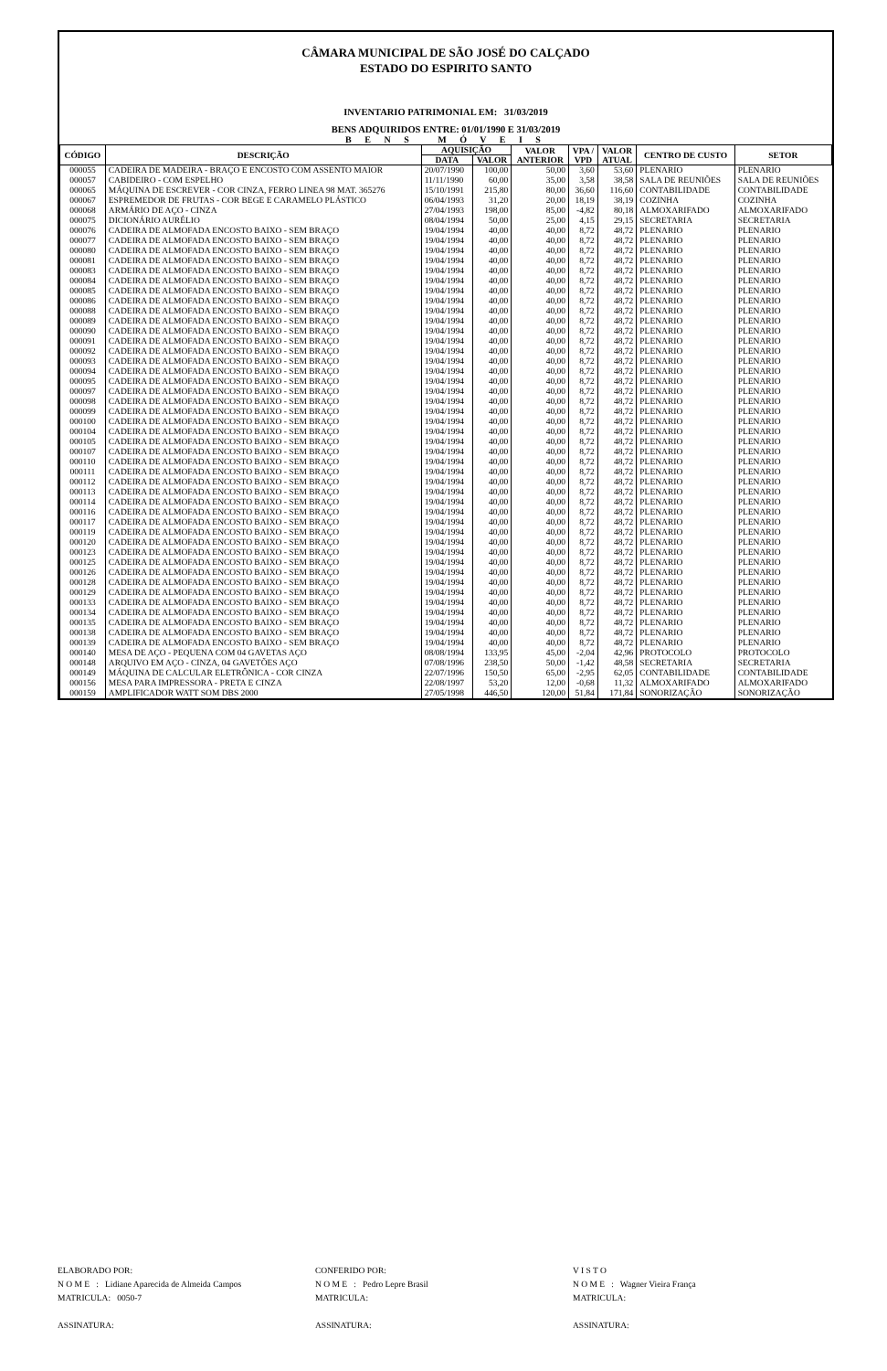CÂMARA MUNICIPAL DE SÃO JOSÉ DO CALÇADO
ESTADO DO ESPIRITO SANTO
INVENTARIO PATRIMONIAL EM: 31/03/2019
BENS ADQUIRIDOS ENTRE: 01/01/1990 E 31/03/2019
B E N S M Ó V E I S
| CÓDIGO | DESCRIÇÃO | AQUISIÇÃO | | VALOR ANTERIOR | VPA / VPD | VALOR ATUAL | CENTRO DE CUSTO | SETOR |
| --- | --- | --- | --- | --- | --- | --- | --- | --- |
| | | DATA | VALOR | | | | | |
| 000055 | CADEIRA DE MADEIRA - BRAÇO E ENCOSTO COM ASSENTO MAIOR | 20/07/1990 | 100,00 | 50,00 | 3,60 | 53,60 | PLENARIO | PLENARIO |
| 000057 | CABIDEIRO - COM ESPELHO | 11/11/1990 | 60,00 | 35,00 | 3,58 | 38,58 | SALA DE REUNIÕES | SALA DE REUNIÕES |
| 000065 | MÁQUINA DE ESCREVER - COR CINZA, FERRO LINEA 98 MAT. 365276 | 15/10/1991 | 215,80 | 80,00 | 36,60 | 116,60 | CONTABILIDADE | CONTABILIDADE |
| 000067 | ESPREMEDOR DE FRUTAS - COR BEGE E CARAMELO PLÁSTICO | 06/04/1993 | 31,20 | 20,00 | 18,19 | 38,19 | COZINHA | COZINHA |
| 000068 | ARMÁRIO DE AÇO - CINZA | 27/04/1993 | 198,00 | 85,00 | -4,82 | 80,18 | ALMOXARIFADO | ALMOXARIFADO |
| 000075 | DICIONÁRIO AURÉLIO | 08/04/1994 | 50,00 | 25,00 | 4,15 | 29,15 | SECRETARIA | SECRETARIA |
| 000076 | CADEIRA DE ALMOFADA ENCOSTO BAIXO - SEM BRAÇO | 19/04/1994 | 40,00 | 40,00 | 8,72 | 48,72 | PLENARIO | PLENARIO |
| 000077 | CADEIRA DE ALMOFADA ENCOSTO BAIXO - SEM BRAÇO | 19/04/1994 | 40,00 | 40,00 | 8,72 | 48,72 | PLENARIO | PLENARIO |
| 000080 | CADEIRA DE ALMOFADA ENCOSTO BAIXO - SEM BRAÇO | 19/04/1994 | 40,00 | 40,00 | 8,72 | 48,72 | PLENARIO | PLENARIO |
| 000081 | CADEIRA DE ALMOFADA ENCOSTO BAIXO - SEM BRAÇO | 19/04/1994 | 40,00 | 40,00 | 8,72 | 48,72 | PLENARIO | PLENARIO |
| 000083 | CADEIRA DE ALMOFADA ENCOSTO BAIXO - SEM BRAÇO | 19/04/1994 | 40,00 | 40,00 | 8,72 | 48,72 | PLENARIO | PLENARIO |
| 000084 | CADEIRA DE ALMOFADA ENCOSTO BAIXO - SEM BRAÇO | 19/04/1994 | 40,00 | 40,00 | 8,72 | 48,72 | PLENARIO | PLENARIO |
| 000085 | CADEIRA DE ALMOFADA ENCOSTO BAIXO - SEM BRAÇO | 19/04/1994 | 40,00 | 40,00 | 8,72 | 48,72 | PLENARIO | PLENARIO |
| 000086 | CADEIRA DE ALMOFADA ENCOSTO BAIXO - SEM BRAÇO | 19/04/1994 | 40,00 | 40,00 | 8,72 | 48,72 | PLENARIO | PLENARIO |
| 000088 | CADEIRA DE ALMOFADA ENCOSTO BAIXO - SEM BRAÇO | 19/04/1994 | 40,00 | 40,00 | 8,72 | 48,72 | PLENARIO | PLENARIO |
| 000089 | CADEIRA DE ALMOFADA ENCOSTO BAIXO - SEM BRAÇO | 19/04/1994 | 40,00 | 40,00 | 8,72 | 48,72 | PLENARIO | PLENARIO |
| 000090 | CADEIRA DE ALMOFADA ENCOSTO BAIXO - SEM BRAÇO | 19/04/1994 | 40,00 | 40,00 | 8,72 | 48,72 | PLENARIO | PLENARIO |
| 000091 | CADEIRA DE ALMOFADA ENCOSTO BAIXO - SEM BRAÇO | 19/04/1994 | 40,00 | 40,00 | 8,72 | 48,72 | PLENARIO | PLENARIO |
| 000092 | CADEIRA DE ALMOFADA ENCOSTO BAIXO - SEM BRAÇO | 19/04/1994 | 40,00 | 40,00 | 8,72 | 48,72 | PLENARIO | PLENARIO |
| 000093 | CADEIRA DE ALMOFADA ENCOSTO BAIXO - SEM BRAÇO | 19/04/1994 | 40,00 | 40,00 | 8,72 | 48,72 | PLENARIO | PLENARIO |
| 000094 | CADEIRA DE ALMOFADA ENCOSTO BAIXO - SEM BRAÇO | 19/04/1994 | 40,00 | 40,00 | 8,72 | 48,72 | PLENARIO | PLENARIO |
| 000095 | CADEIRA DE ALMOFADA ENCOSTO BAIXO - SEM BRAÇO | 19/04/1994 | 40,00 | 40,00 | 8,72 | 48,72 | PLENARIO | PLENARIO |
| 000097 | CADEIRA DE ALMOFADA ENCOSTO BAIXO - SEM BRAÇO | 19/04/1994 | 40,00 | 40,00 | 8,72 | 48,72 | PLENARIO | PLENARIO |
| 000098 | CADEIRA DE ALMOFADA ENCOSTO BAIXO - SEM BRAÇO | 19/04/1994 | 40,00 | 40,00 | 8,72 | 48,72 | PLENARIO | PLENARIO |
| 000099 | CADEIRA DE ALMOFADA ENCOSTO BAIXO - SEM BRAÇO | 19/04/1994 | 40,00 | 40,00 | 8,72 | 48,72 | PLENARIO | PLENARIO |
| 000100 | CADEIRA DE ALMOFADA ENCOSTO BAIXO - SEM BRAÇO | 19/04/1994 | 40,00 | 40,00 | 8,72 | 48,72 | PLENARIO | PLENARIO |
| 000104 | CADEIRA DE ALMOFADA ENCOSTO BAIXO - SEM BRAÇO | 19/04/1994 | 40,00 | 40,00 | 8,72 | 48,72 | PLENARIO | PLENARIO |
| 000105 | CADEIRA DE ALMOFADA ENCOSTO BAIXO - SEM BRAÇO | 19/04/1994 | 40,00 | 40,00 | 8,72 | 48,72 | PLENARIO | PLENARIO |
| 000107 | CADEIRA DE ALMOFADA ENCOSTO BAIXO - SEM BRAÇO | 19/04/1994 | 40,00 | 40,00 | 8,72 | 48,72 | PLENARIO | PLENARIO |
| 000110 | CADEIRA DE ALMOFADA ENCOSTO BAIXO - SEM BRAÇO | 19/04/1994 | 40,00 | 40,00 | 8,72 | 48,72 | PLENARIO | PLENARIO |
| 000111 | CADEIRA DE ALMOFADA ENCOSTO BAIXO - SEM BRAÇO | 19/04/1994 | 40,00 | 40,00 | 8,72 | 48,72 | PLENARIO | PLENARIO |
| 000112 | CADEIRA DE ALMOFADA ENCOSTO BAIXO - SEM BRAÇO | 19/04/1994 | 40,00 | 40,00 | 8,72 | 48,72 | PLENARIO | PLENARIO |
| 000113 | CADEIRA DE ALMOFADA ENCOSTO BAIXO - SEM BRAÇO | 19/04/1994 | 40,00 | 40,00 | 8,72 | 48,72 | PLENARIO | PLENARIO |
| 000114 | CADEIRA DE ALMOFADA ENCOSTO BAIXO - SEM BRAÇO | 19/04/1994 | 40,00 | 40,00 | 8,72 | 48,72 | PLENARIO | PLENARIO |
| 000116 | CADEIRA DE ALMOFADA ENCOSTO BAIXO - SEM BRAÇO | 19/04/1994 | 40,00 | 40,00 | 8,72 | 48,72 | PLENARIO | PLENARIO |
| 000117 | CADEIRA DE ALMOFADA ENCOSTO BAIXO - SEM BRAÇO | 19/04/1994 | 40,00 | 40,00 | 8,72 | 48,72 | PLENARIO | PLENARIO |
| 000119 | CADEIRA DE ALMOFADA ENCOSTO BAIXO - SEM BRAÇO | 19/04/1994 | 40,00 | 40,00 | 8,72 | 48,72 | PLENARIO | PLENARIO |
| 000120 | CADEIRA DE ALMOFADA ENCOSTO BAIXO - SEM BRAÇO | 19/04/1994 | 40,00 | 40,00 | 8,72 | 48,72 | PLENARIO | PLENARIO |
| 000123 | CADEIRA DE ALMOFADA ENCOSTO BAIXO - SEM BRAÇO | 19/04/1994 | 40,00 | 40,00 | 8,72 | 48,72 | PLENARIO | PLENARIO |
| 000125 | CADEIRA DE ALMOFADA ENCOSTO BAIXO - SEM BRAÇO | 19/04/1994 | 40,00 | 40,00 | 8,72 | 48,72 | PLENARIO | PLENARIO |
| 000126 | CADEIRA DE ALMOFADA ENCOSTO BAIXO - SEM BRAÇO | 19/04/1994 | 40,00 | 40,00 | 8,72 | 48,72 | PLENARIO | PLENARIO |
| 000128 | CADEIRA DE ALMOFADA ENCOSTO BAIXO - SEM BRAÇO | 19/04/1994 | 40,00 | 40,00 | 8,72 | 48,72 | PLENARIO | PLENARIO |
| 000129 | CADEIRA DE ALMOFADA ENCOSTO BAIXO - SEM BRAÇO | 19/04/1994 | 40,00 | 40,00 | 8,72 | 48,72 | PLENARIO | PLENARIO |
| 000133 | CADEIRA DE ALMOFADA ENCOSTO BAIXO - SEM BRAÇO | 19/04/1994 | 40,00 | 40,00 | 8,72 | 48,72 | PLENARIO | PLENARIO |
| 000134 | CADEIRA DE ALMOFADA ENCOSTO BAIXO - SEM BRAÇO | 19/04/1994 | 40,00 | 40,00 | 8,72 | 48,72 | PLENARIO | PLENARIO |
| 000135 | CADEIRA DE ALMOFADA ENCOSTO BAIXO - SEM BRAÇO | 19/04/1994 | 40,00 | 40,00 | 8,72 | 48,72 | PLENARIO | PLENARIO |
| 000138 | CADEIRA DE ALMOFADA ENCOSTO BAIXO - SEM BRAÇO | 19/04/1994 | 40,00 | 40,00 | 8,72 | 48,72 | PLENARIO | PLENARIO |
| 000139 | CADEIRA DE ALMOFADA ENCOSTO BAIXO - SEM BRAÇO | 19/04/1994 | 40,00 | 40,00 | 8,72 | 48,72 | PLENARIO | PLENARIO |
| 000140 | MESA DE AÇO - PEQUENA COM 04 GAVETAS AÇO | 08/08/1994 | 133,95 | 45,00 | -2,04 | 42,96 | PROTOCOLO | PROTOCOLO |
| 000148 | ARQUIVO EM AÇO - CINZA, 04 GAVETÕES AÇO | 07/08/1996 | 238,50 | 50,00 | -1,42 | 48,58 | SECRETARIA | SECRETARIA |
| 000149 | MÁQUINA DE CALCULAR ELETRÔNICA - COR CINZA | 22/07/1996 | 150,50 | 65,00 | -2,95 | 62,05 | CONTABILIDADE | CONTABILIDADE |
| 000156 | MESA PARA IMPRESSORA - PRETA E CINZA | 22/08/1997 | 53,20 | 12,00 | -0,68 | 11,32 | ALMOXARIFADO | ALMOXARIFADO |
| 000159 | AMPLIFICADOR WATT SOM DBS 2000 | 27/05/1998 | 446,50 | 120,00 | 51,84 | 171,84 | SONORIZAÇÃO | SONORIZAÇÃO |
ELABORADO POR:
N O M E : Lidiane Aparecida de Almeida Campos
MATRICULA: 0050-7
ASSINATURA:
CONFERIDO POR:
N O M E : Pedro Lepre Brasil
MATRICULA:
ASSINATURA:
V I S T O
N O M E : Wagner Vieira França
MATRICULA:
ASSINATURA: